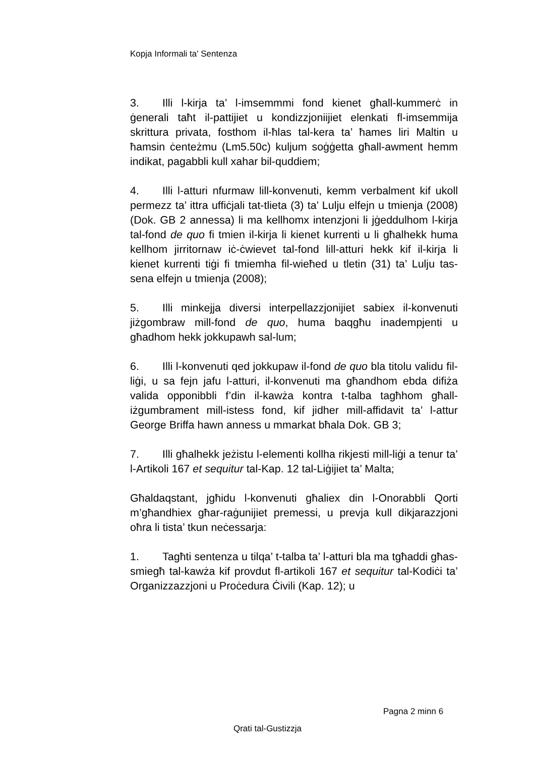Kopja Informali ta' Sentenza
3. Illi l-kirja ta’ l-imsemmmi fond kienet għall-kummerċ in ġenerali taħt il-pattijiet u kondizzjoniijiet elenkati fl-imsemmija skrittura privata, fosthom il-ħlas tal-kera ta’ ħames liri Maltin u ħamsin ċenteżmu (Lm5.50c) kuljum soġġetta għall-awment hemm indikat, pagabbli kull xahar bil-quddiem;
4. Illi l-atturi nfurmaw lill-konvenuti, kemm verbalment kif ukoll permezz ta’ ittra uffiċjali tat-tlieta (3) ta’ Lulju elfejn u tmienja (2008) (Dok. GB 2 annessa) li ma kellhomx intenzjoni li jġeddulhom l-kirja tal-fond de quo fi tmien il-kirja li kienet kurrenti u li għalhekk huma kellhom jirritornaw iċ-ċwievet tal-fond lill-atturi hekk kif il-kirja li kienet kurrenti tiġi fi tmiemha fil-wieħed u tletin (31) ta’ Lulju tas-sena elfejn u tmienja (2008);
5. Illi minkejja diversi interpellazzjonijiet sabiex il-konvenuti jiżgombraw mill-fond de quo, huma baqgħu inadempjenti u għadhom hekk jokkupawh sal-lum;
6. Illi l-konvenuti qed jokkupaw il-fond de quo bla titolu validu fil-liġi, u sa fejn jafu l-atturi, il-konvenuti ma għandhom ebda difiża valida opponibbli f’din il-kawża kontra t-talba tagħhom għall-iżgumbrament mill-istess fond, kif jidher mill-affidavit ta’ l-attur George Briffa hawn anness u mmarkat bħala Dok. GB 3;
7. Illi għalhekk jeżistu l-elementi kollha rikjesti mill-liġi a tenur ta’ l-Artikoli 167 et sequitur tal-Kap. 12 tal-Liġijiet ta’ Malta;
Għaldaqstant, jgħidu l-konvenuti għaliex din l-Onorabbli Qorti m’għandhiex għar-raġunijiet premessi, u prevja kull dikjarazzjoni oħra li tista’ tkun neċessarja:
1. Tagħti sentenza u tilqa’ t-talba ta’ l-atturi bla ma tgħaddi għas-smiegħ tal-kawża kif provdut fl-artikoli 167 et sequitur tal-Kodiċi ta’ Organizzazzjoni u Proċedura Ċivili (Kap. 12); u
Pagna 2 minn 6
Qrati tal-Gustizzja